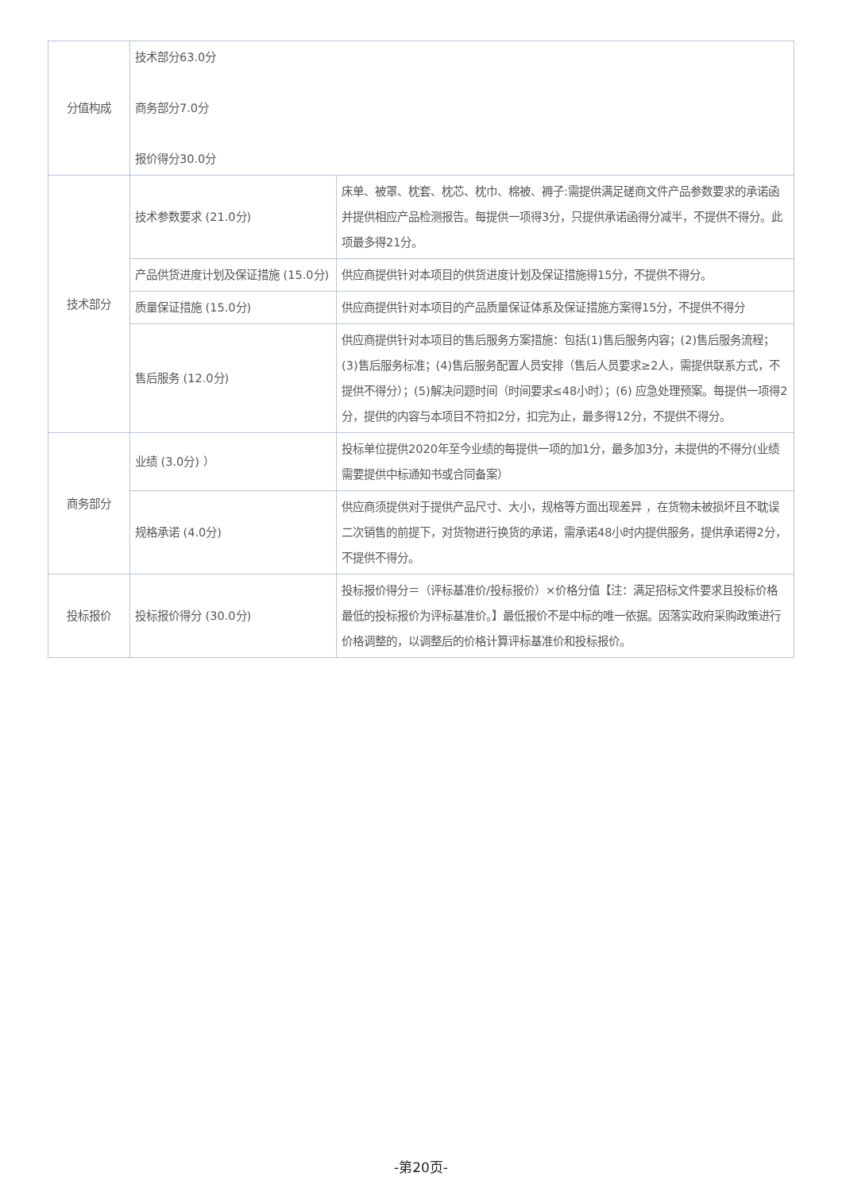| 分值构成 | 技术部分63.0分 商务部分7.0分 报价得分30.0分 | |
| 技术部分 | 技术参数要求 (21.0分) | 床单、被罩、枕套、枕芯、枕巾、棉被、褥子:需提供满足磋商文件产品参数要求的承诺函并提供相应产品检测报告。每提供一项得3分，只提供承诺函得分减半，不提供不得分。此项最多得21分。 |
| | 产品供货进度计划及保证措施 (15.0分) | 供应商提供针对本项目的供货进度计划及保证措施得15分，不提供不得分。 |
| | 质量保证措施 (15.0分) | 供应商提供针对本项目的产品质量保证体系及保证措施方案得15分，不提供不得分 |
| | 售后服务 (12.0分) | 供应商提供针对本项目的售后服务方案措施：包括(1)售后服务内容；(2)售后服务流程；(3)售后服务标准；(4)售后服务配置人员安排（售后人员要求≥2人，需提供联系方式，不提供不得分）；(5)解决问题时间（时间要求≤48小时）；(6) 应急处理预案。每提供一项得2分，提供的内容与本项目不符扣2分，扣完为止，最多得12分，不提供不得分。 |
| 商务部分 | 业绩 (3.0分) ） | 投标单位提供2020年至今业绩的每提供一项的加1分，最多加3分，未提供的不得分(业绩需要提供中标通知书或合同备案） |
| | 规格承诺 (4.0分) | 供应商须提供对于提供产品尺寸、大小，规格等方面出现差异 ，在货物未被损坏且不耽误二次销售的前提下，对货物进行换货的承诺，需承诺48小时内提供服务，提供承诺得2分，不提供不得分。 |
| 投标报价 | 投标报价得分 (30.0分) | 投标报价得分＝（评标基准价/投标报价）×价格分值【注：满足招标文件要求且投标价格最低的投标报价为评标基准价。】最低报价不是中标的唯一依据。因落实政府采购政策进行价格调整的，以调整后的价格计算评标基准价和投标报价。 |
-第20页-